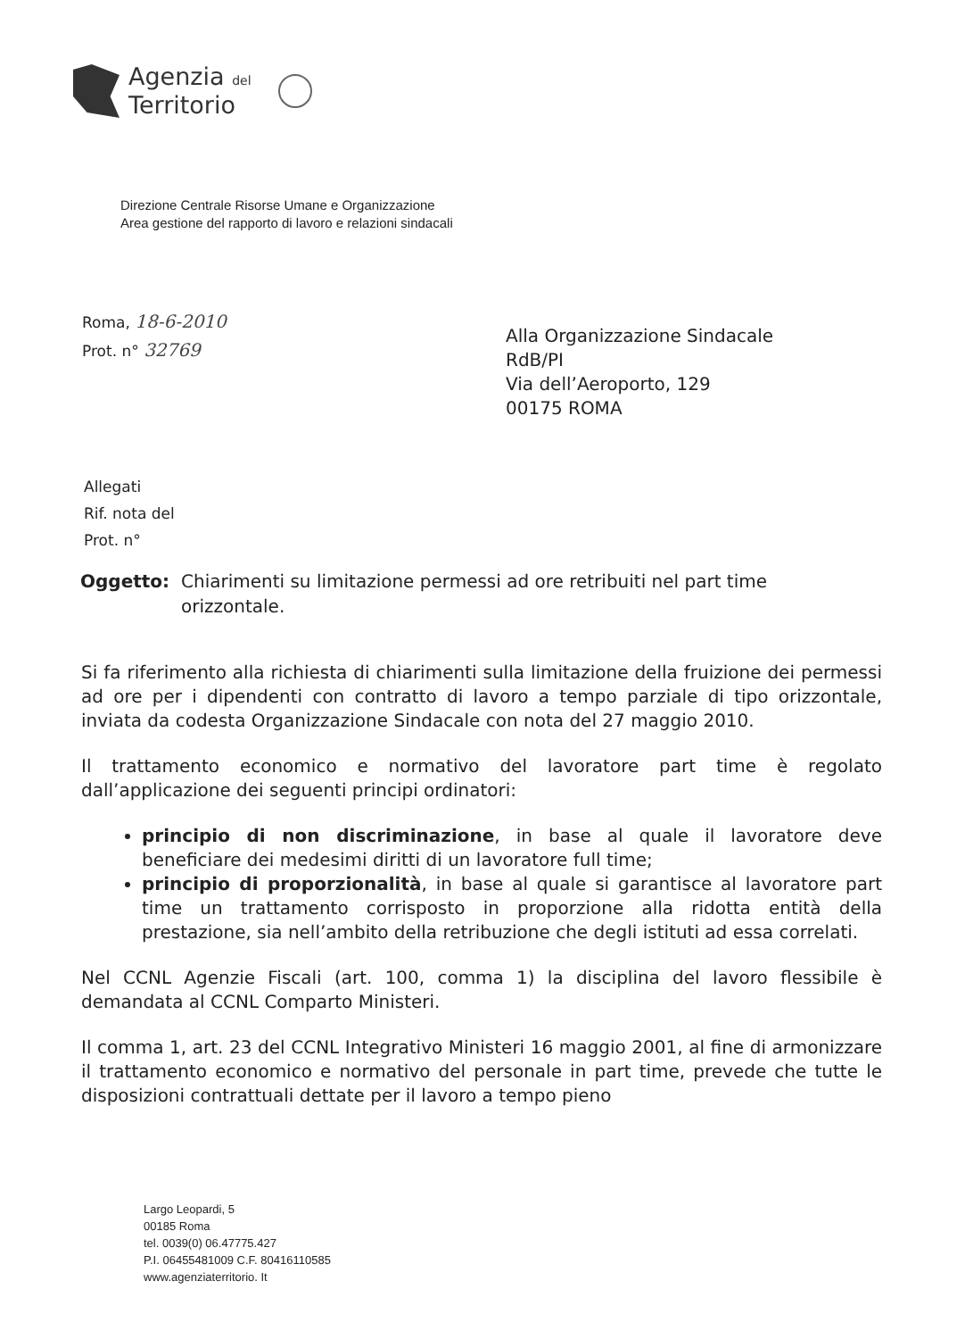Agenzia del
Territorio
Direzione Centrale Risorse Umane e Organizzazione
Area gestione del rapporto di lavoro e relazioni sindacali
Roma, 18-6-2010
Prot. n° 32769
Alla Organizzazione Sindacale
RdB/PI
Via dell’Aeroporto, 129
00175 ROMA
Allegati
Rif. nota del
Prot. n°
Oggetto: Chiarimenti su limitazione permessi ad ore retribuiti nel part time orizzontale.
Si fa riferimento alla richiesta di chiarimenti sulla limitazione della fruizione dei permessi ad ore per i dipendenti con contratto di lavoro a tempo parziale di tipo orizzontale, inviata da codesta Organizzazione Sindacale con nota del 27 maggio 2010.
Il trattamento economico e normativo del lavoratore part time è regolato dall’applicazione dei seguenti principi ordinatori:
principio di non discriminazione, in base al quale il lavoratore deve beneficiare dei medesimi diritti di un lavoratore full time;
principio di proporzionalità, in base al quale si garantisce al lavoratore part time un trattamento corrisposto in proporzione alla ridotta entità della prestazione, sia nell’ambito della retribuzione che degli istituti ad essa correlati.
Nel CCNL Agenzie Fiscali (art. 100, comma 1) la disciplina del lavoro flessibile è demandata al CCNL Comparto Ministeri.
Il comma 1, art. 23 del CCNL Integrativo Ministeri 16 maggio 2001, al fine di armonizzare il trattamento economico e normativo del personale in part time, prevede che tutte le disposizioni contrattuali dettate per il lavoro a tempo pieno
Largo Leopardi, 5
00185 Roma
tel. 0039(0) 06.47775.427
P.I. 06455481009 C.F. 80416110585
www.agenziaterritorio. It